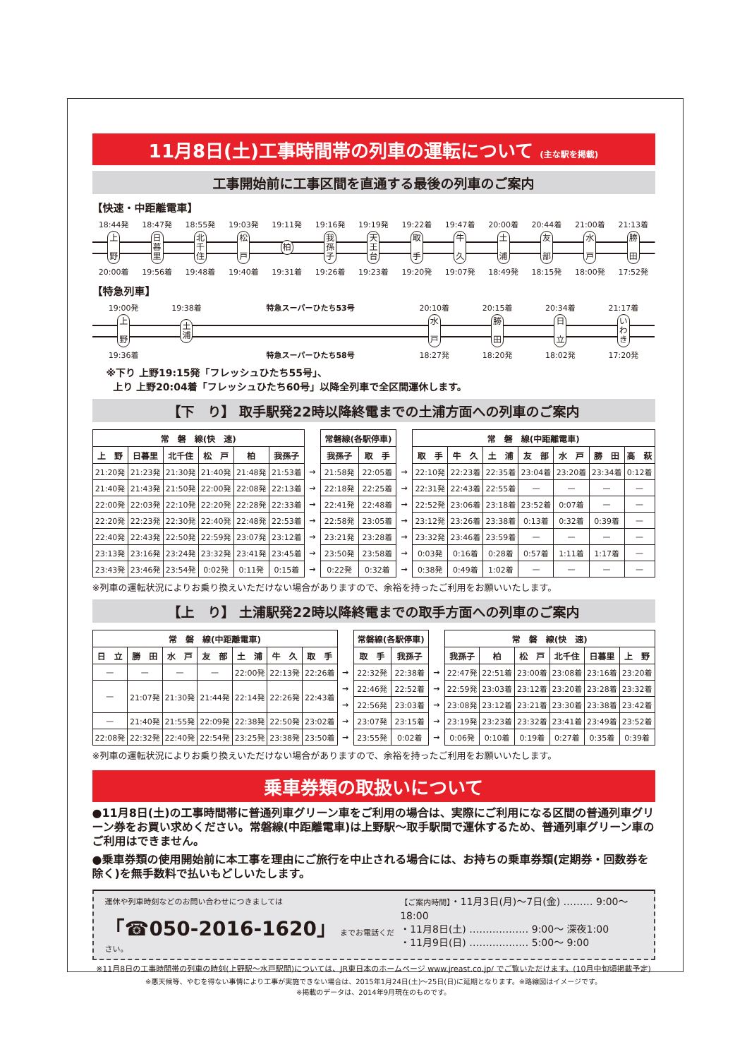11月8日(土)工事時間帯の列車の運転について (主な駅を掲載)
工事開始前に工事区間を直通する最後の列車のご案内
【快速・中距離電車】
| 18:44発 | 18:47発 | 18:55発 | 19:03発 | 19:11発 | 19:16発 | 19:19発 | 19:22着 | 19:47着 | 20:00着 | 20:44着 | 21:00着 | 21:13着 |
| 上 野 | 日暮里 | 北千住 | 松 戸 | 柏 | 我孫子 | 天王台 | 取 手 | 牛 久 | 土 浦 | 友 部 | 水 戸 | 勝 田 |
| 20:00着 | 19:56着 | 19:48着 | 19:40着 | 19:31着 | 19:26着 | 19:23着 | 19:20発 | 19:07発 | 18:49発 | 18:15発 | 18:00発 | 17:52発 |
【特急列車】
| 19:00発 | 19:38着 | 特急スーパーひたち53号 | 20:10着 | | 20:15着 | | 20:34着 | | 21:17着 |
| 上 野 | 土浦 | | 水 戸 | | 勝 田 | | 日 立 | | いわき |
| 19:36着 | | 特急スーパーひたち58号 | 18:27発 | | 18:20発 | | 18:02発 | | 17:20発 |
※下り 上野19:15発「フレッシュひたち55号」、
上り 上野20:04着「フレッシュひたち60号」以降全列車で全区間運休します。
【下　り】 取手駅発22時以降終電までの土浦方面への列車のご案内
| 常 磐 線(快 速) | | | | | | | 常磐線(各駅停車) | | | 常 磐 線(中距離電車) | | | | | | |
| 上 野 | 日暮里 | 北千住 | 松 戸 | 柏 | 我孫子 | | 我孫子 | 取 手 | | 取 手 | 牛 久 | 土 浦 | 友 部 | 水 戸 | 勝 田 | 高 萩 |
| 21:20発 | 21:23発 | 21:30発 | 21:40発 | 21:48発 | 21:53着 | → | 21:58発 | 22:05着 | → | 22:10発 | 22:23着 | 22:35着 | 23:04着 | 23:20着 | 23:34着 | 0:12着 |
| 21:40発 | 21:43発 | 21:50発 | 22:00発 | 22:08発 | 22:13着 | → | 22:18発 | 22:25着 | → | 22:31発 | 22:43着 | 22:55着 | — | — | — | — |
| 22:00発 | 22:03発 | 22:10発 | 22:20発 | 22:28発 | 22:33着 | → | 22:41発 | 22:48着 | → | 22:52発 | 23:06着 | 23:18着 | 23:52着 | 0:07着 | — | — |
| 22:20発 | 22:23発 | 22:30発 | 22:40発 | 22:48発 | 22:53着 | → | 22:58発 | 23:05着 | → | 23:12発 | 23:26着 | 23:38着 | 0:13着 | 0:32着 | 0:39着 | — |
| 22:40発 | 22:43発 | 22:50発 | 22:59発 | 23:07発 | 23:12着 | → | 23:21発 | 23:28着 | → | 23:32発 | 23:46着 | 23:59着 | — | — | — | — |
| 23:13発 | 23:16発 | 23:24発 | 23:32発 | 23:41発 | 23:45着 | → | 23:50発 | 23:58着 | → | 0:03発 | 0:16着 | 0:28着 | 0:57着 | 1:11着 | 1:17着 | — |
| 23:43発 | 23:46発 | 23:54発 | 0:02発 | 0:11発 | 0:15着 | → | 0:22発 | 0:32着 | → | 0:38発 | 0:49着 | 1:02着 | — | — | — | — |
※列車の運転状況によりお乗り換えいただけない場合がありますので、余裕を持ったご利用をお願いいたします。
【上　り】 土浦駅発22時以降終電までの取手方面への列車のご案内
| 常 磐 線(中距離電車) | | | | | | | | 常磐線(各駅停車) | | | 常 磐 線(快 速) | | | | | |
| 日 立 | 勝 田 | 水 戸 | 友 部 | 土 浦 | 牛 久 | 取 手 | | 取 手 | 我孫子 | | 我孫子 | 柏 | 松 戸 | 北千住 | 日暮里 | 上 野 |
| — | — | — | — | 22:00発 | 22:13発 | 22:26着 | → | 22:32発 | 22:38着 | → | 22:47発 | 22:51着 | 23:00着 | 23:08着 | 23:16着 | 23:20着 |
| — | 21:07発 | 21:30発 | 21:44発 | 22:14発 | 22:26発 | 22:43着 | → | 22:46発 | 22:52着 | → | 22:59発 | 23:03着 | 23:12着 | 23:20着 | 23:28着 | 23:32着 |
| | | | | | | | → | 22:56発 | 23:03着 | → | 23:08発 | 23:12着 | 23:21着 | 23:30着 | 23:38着 | 23:42着 |
| — | 21:40発 | 21:55発 | 22:09発 | 22:38発 | 22:50発 | 23:02着 | → | 23:07発 | 23:15着 | → | 23:19発 | 23:23着 | 23:32着 | 23:41着 | 23:49着 | 23:52着 |
| 22:08発 | 22:32発 | 22:40発 | 22:54発 | 23:25発 | 23:38発 | 23:50着 | → | 23:55発 | 0:02着 | → | 0:06発 | 0:10着 | 0:19着 | 0:27着 | 0:35着 | 0:39着 |
※列車の運転状況によりお乗り換えいただけない場合がありますので、余裕を持ったご利用をお願いいたします。
乗車券類の取扱いについて
●11月8日(土)の工事時間帯に普通列車グリーン車をご利用の場合は、実際にご利用になる区間の普通列車グリーン券をお買い求めください。常磐線(中距離電車)は上野駅～取手駅間で運休するため、普通列車グリーン車のご利用はできません。
●乗車券類の使用開始前に本工事を理由にご旅行を中止される場合には、お持ちの乗車券類(定期券・回数券を除く)を無手数料で払いもどしいたします。
運休や列車時刻などのお問い合わせにつきましては
「☎050-2016-1620」 までお電話ください。
【ご案内時間】・11月3日(月)～7日(金) ……… 9:00～18:00
・11月8日(土) ……………… 9:00～ 深夜1:00
・11月9日(日) ……………… 5:00～ 9:00
※11月8日の工事時間帯の列車の時刻(上野駅～水戸駅間)については、JR東日本のホームページ www.jreast.co.jp/ でご覧いただけます。(10月中旬頃掲載予定)
※悪天候等、やむを得ない事情により工事が実施できない場合は、2015年1月24日(土)～25日(日)に延期となります。※路線図はイメージです。
※掲載のデータは、2014年9月現在のものです。